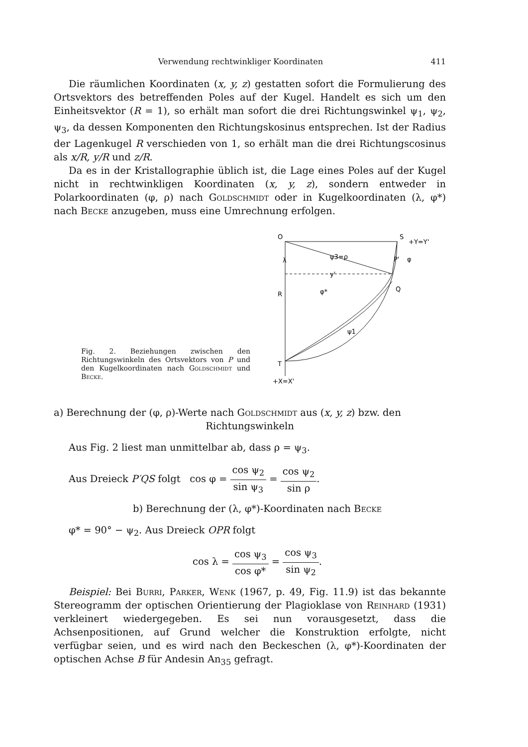Verwendung rechtwinkliger Koordinaten 411
Die räumlichen Koordinaten (x, y, z) gestatten sofort die Formulierung des Ortsvektors des betreffenden Poles auf der Kugel. Handelt es sich um den Einheitsvektor (R = 1), so erhält man sofort die drei Richtungswinkel ψ<sub>1</sub>, ψ<sub>2</sub>, ψ<sub>3</sub>, da dessen Komponenten den Richtungskosinus entsprechen. Ist der Radius der Lagenkugel R verschieden von 1, so erhält man die drei Richtungscosinus als x/R, y/R und z/R.
Da es in der Kristallographie üblich ist, die Lage eines Poles auf der Kugel nicht in rechtwinkligen Koordinaten (x, y, z), sondern entweder in Polarkoordinaten (φ, ρ) nach Goldschmidt oder in Kugelkoordinaten (λ, φ*) nach Becke anzugeben, muss eine Umrechnung erfolgen.
Fig. 2. Beziehungen zwischen den Richtungswinkeln des Ortsvektors von P und den Kugelkoordinaten nach Goldschmidt und Becke.
O
S
+Y=Y'
R
T
+X=X'
Q
P'
ψ3=ρ
y'
φ*
ψ1
λ
φ
a) Berechnung der (φ, ρ)-Werte nach Goldschmidt aus (x, y, z) bzw. den
Richtungswinkeln
Aus Fig. 2 liest man unmittelbar ab, dass ρ = ψ<sub>3</sub>.
Aus Dreieck P′QS folgt cos φ = cos ψ<sub>2</sub> sin ψ<sub>3</sub> = cos ψ<sub>2</sub> sin ρ.
b) Berechnung der (λ, φ*)-Koordinaten nach Becke
φ* = 90° − ψ<sub>2</sub>. Aus Dreieck OPR folgt
cos λ = cos ψ<sub>3</sub> cos φ* = cos ψ<sub>3</sub> sin ψ<sub>2</sub>.
Beispiel: Bei Burri, Parker, Wenk (1967, p. 49, Fig. 11.9) ist das bekannte Stereogramm der optischen Orientierung der Plagioklase von Reinhard (1931) verkleinert wiedergegeben. Es sei nun vorausgesetzt, dass die Achsenpositionen, auf Grund welcher die Konstruktion erfolgte, nicht verfügbar seien, und es wird nach den Beckeschen (λ, φ*)-Koordinaten der optischen Achse B für Andesin An<sub>35</sub> gefragt.